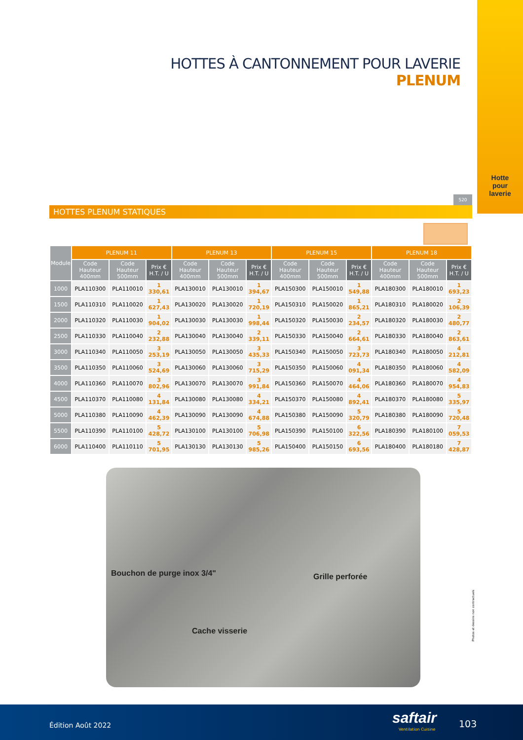Hotte
pour
laverie
HOTTES À CANTONNEMENT POUR LAVERIE
PLENUM
520
HOTTES PLENUM STATIQUES
| Module | PLENUM 11 | | | PLENUM 13 | | | PLENUM 15 | | | PLENUM 18 | | |
| --- | --- | --- | --- | --- | --- | --- | --- | --- | --- | --- | --- | --- |
| | Code Hauteur 400mm | Code Hauteur 500mm | Prix € H.T. / U | Code Hauteur 400mm | Code Hauteur 500mm | Prix € H.T. / U | Code Hauteur 400mm | Code Hauteur 500mm | Prix € H.T. / U | Code Hauteur 400mm | Code Hauteur 500mm | Prix € H.T. / U |
| 1000 | PLA110300 | PLA110010 | 1 330,61 | PLA130010 | PLA130010 | 1 394,67 | PLA150300 | PLA150010 | 1 549,88 | PLA180300 | PLA180010 | 1 693,23 |
| 1500 | PLA110310 | PLA110020 | 1 627,43 | PLA130020 | PLA130020 | 1 720,19 | PLA150310 | PLA150020 | 1 865,21 | PLA180310 | PLA180020 | 2 106,39 |
| 2000 | PLA110320 | PLA110030 | 1 904,02 | PLA130030 | PLA130030 | 1 998,44 | PLA150320 | PLA150030 | 2 234,57 | PLA180320 | PLA180030 | 2 480,77 |
| 2500 | PLA110330 | PLA110040 | 2 232,88 | PLA130040 | PLA130040 | 2 339,11 | PLA150330 | PLA150040 | 2 664,61 | PLA180330 | PLA180040 | 2 863,61 |
| 3000 | PLA110340 | PLA110050 | 3 253,19 | PLA130050 | PLA130050 | 3 435,33 | PLA150340 | PLA150050 | 3 723,73 | PLA180340 | PLA180050 | 4 212,81 |
| 3500 | PLA110350 | PLA110060 | 3 524,69 | PLA130060 | PLA130060 | 3 715,29 | PLA150350 | PLA150060 | 4 091,34 | PLA180350 | PLA180060 | 4 582,09 |
| 4000 | PLA110360 | PLA110070 | 3 802,96 | PLA130070 | PLA130070 | 3 991,84 | PLA150360 | PLA150070 | 4 464,06 | PLA180360 | PLA180070 | 4 954,83 |
| 4500 | PLA110370 | PLA110080 | 4 131,84 | PLA130080 | PLA130080 | 4 334,21 | PLA150370 | PLA150080 | 4 892,41 | PLA180370 | PLA180080 | 5 335,97 |
| 5000 | PLA110380 | PLA110090 | 4 462,39 | PLA130090 | PLA130090 | 4 674,88 | PLA150380 | PLA150090 | 5 320,79 | PLA180380 | PLA180090 | 5 720,48 |
| 5500 | PLA110390 | PLA110100 | 5 428,72 | PLA130100 | PLA130100 | 5 706,98 | PLA150390 | PLA150100 | 6 322,56 | PLA180390 | PLA180100 | 7 059,53 |
| 6000 | PLA110400 | PLA110110 | 5 701,95 | PLA130130 | PLA130130 | 5 985,26 | PLA150400 | PLA150150 | 6 693,56 | PLA180400 | PLA180180 | 7 428,87 |
Bouchon de purge inox 3/4" Grille perforée
Cache visserie
Photos et dessins non contractuels
Édition Août 2022 saftair
Ventilation Cuisine
103